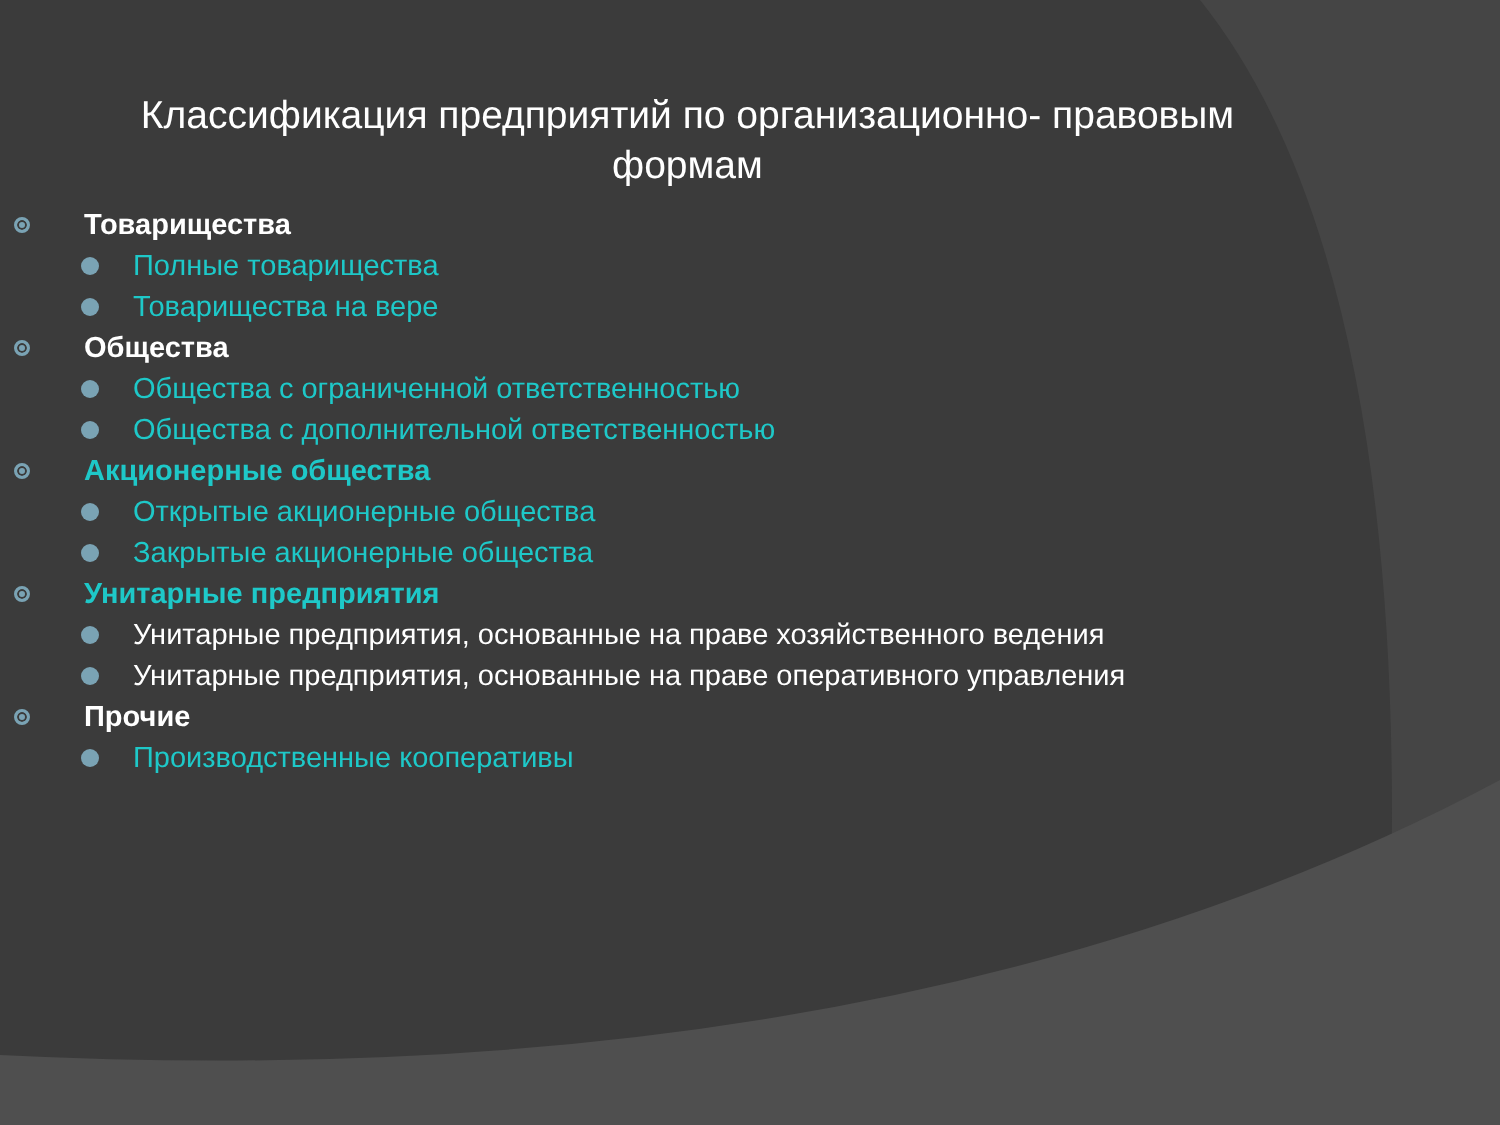Классификация предприятий по организационно- правовым
формам
Товарищества
Полные товарищества
Товарищества на вере
Общества
Общества с ограниченной ответственностью
Общества с дополнительной ответственностью
Акционерные общества
Открытые акционерные общества
Закрытые акционерные общества
Унитарные предприятия
Унитарные предприятия, основанные на праве хозяйственного ведения
Унитарные предприятия, основанные на праве оперативного управления
Прочие
Производственные кооперативы